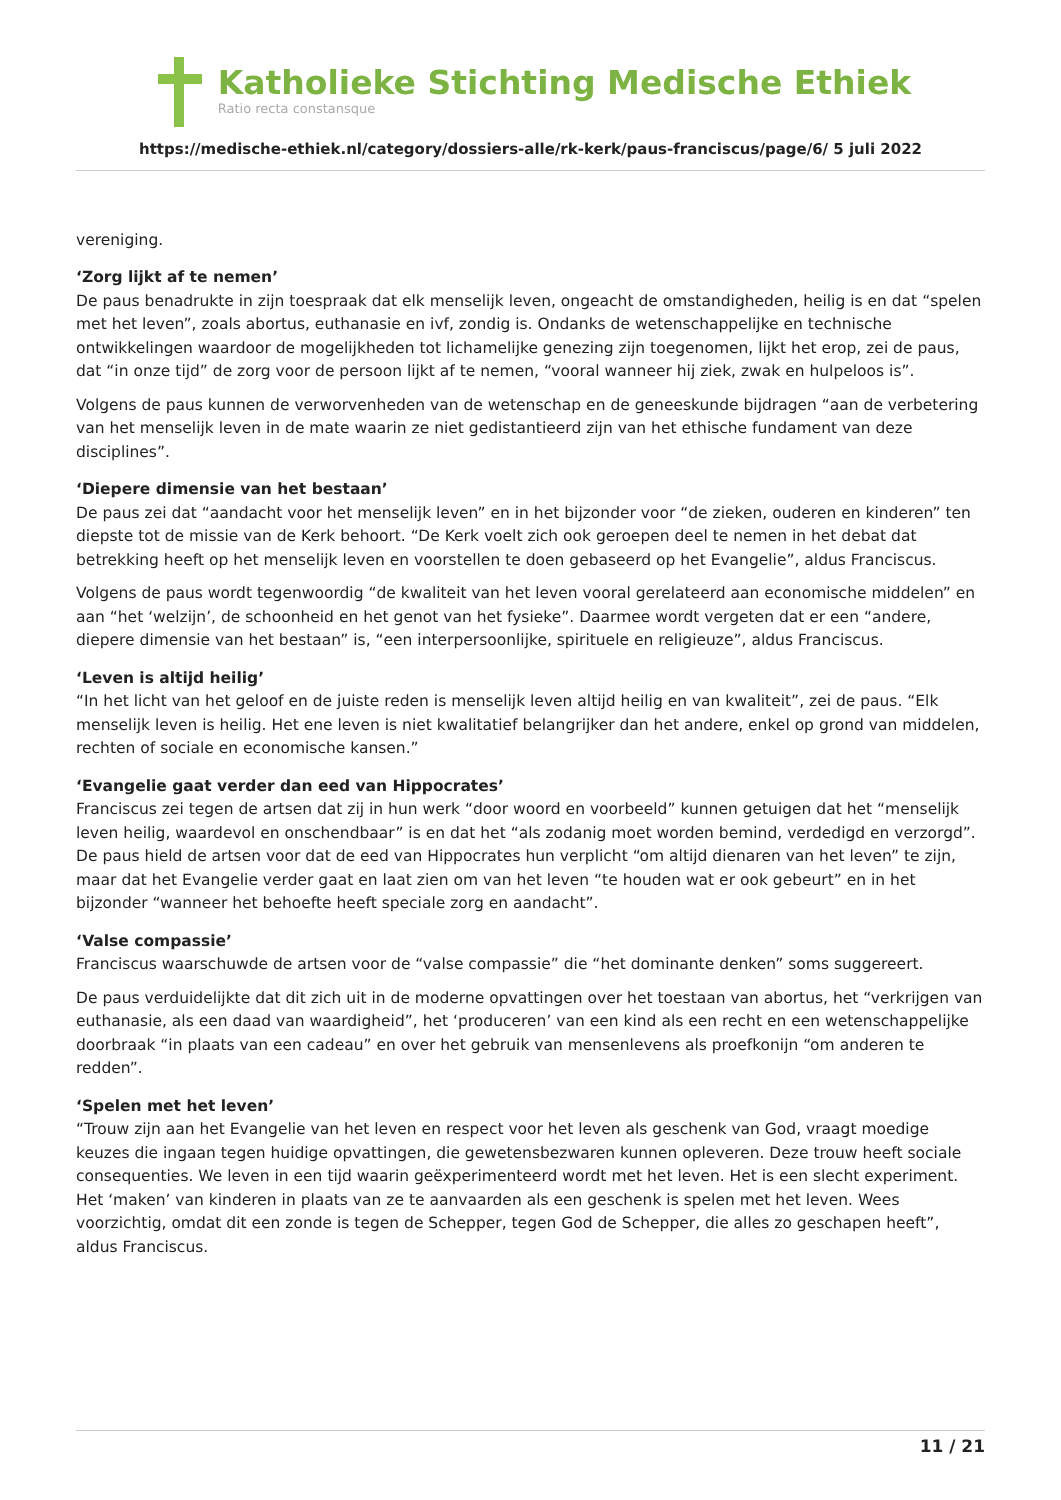Katholieke Stichting Medische Ethiek
Ratio recta constansque
https://medische-ethiek.nl/category/dossiers-alle/rk-kerk/paus-franciscus/page/6/ 5 juli 2022
vereniging.
‘Zorg lijkt af te nemen’
De paus benadrukte in zijn toespraak dat elk menselijk leven, ongeacht de omstandigheden, heilig is en dat “spelen met het leven”, zoals abortus, euthanasie en ivf, zondig is. Ondanks de wetenschappelijke en technische ontwikkelingen waardoor de mogelijkheden tot lichamelijke genezing zijn toegenomen, lijkt het erop, zei de paus, dat “in onze tijd” de zorg voor de persoon lijkt af te nemen, “vooral wanneer hij ziek, zwak en hulpeloos is”.
Volgens de paus kunnen de verworvenheden van de wetenschap en de geneeskunde bijdragen “aan de verbetering van het menselijk leven in de mate waarin ze niet gedistantieerd zijn van het ethische fundament van deze disciplines”.
‘Diepere dimensie van het bestaan’
De paus zei dat “aandacht voor het menselijk leven” en in het bijzonder voor “de zieken, ouderen en kinderen” ten diepste tot de missie van de Kerk behoort. “De Kerk voelt zich ook geroepen deel te nemen in het debat dat betrekking heeft op het menselijk leven en voorstellen te doen gebaseerd op het Evangelie”, aldus Franciscus.
Volgens de paus wordt tegenwoordig “de kwaliteit van het leven vooral gerelateerd aan economische middelen” en aan “het ‘welzijn’, de schoonheid en het genot van het fysieke”. Daarmee wordt vergeten dat er een “andere, diepere dimensie van het bestaan” is, “een interpersoonlijke, spirituele en religieuze”, aldus Franciscus.
‘Leven is altijd heilig’
“In het licht van het geloof en de juiste reden is menselijk leven altijd heilig en van kwaliteit”, zei de paus. “Elk menselijk leven is heilig. Het ene leven is niet kwalitatief belangrijker dan het andere, enkel op grond van middelen, rechten of sociale en economische kansen.”
‘Evangelie gaat verder dan eed van Hippocrates’
Franciscus zei tegen de artsen dat zij in hun werk “door woord en voorbeeld” kunnen getuigen dat het “menselijk leven heilig, waardevol en onschendbaar” is en dat het “als zodanig moet worden bemind, verdedigd en verzorgd”. De paus hield de artsen voor dat de eed van Hippocrates hun verplicht “om altijd dienaren van het leven” te zijn, maar dat het Evangelie verder gaat en laat zien om van het leven “te houden wat er ook gebeurt” en in het bijzonder “wanneer het behoefte heeft speciale zorg en aandacht”.
‘Valse compassie’
Franciscus waarschuwde de artsen voor de “valse compassie” die “het dominante denken” soms suggereert.
De paus verduidelijkte dat dit zich uit in de moderne opvattingen over het toestaan van abortus, het “verkrijgen van euthanasie, als een daad van waardigheid”, het ‘produceren’ van een kind als een recht en een wetenschappelijke doorbraak “in plaats van een cadeau” en over het gebruik van mensenlevens als proefkonijn “om anderen te redden”.
‘Spelen met het leven’
“Trouw zijn aan het Evangelie van het leven en respect voor het leven als geschenk van God, vraagt moedige keuzes die ingaan tegen huidige opvattingen, die gewetensbezwaren kunnen opleveren. Deze trouw heeft sociale consequenties. We leven in een tijd waarin geëxperimenteerd wordt met het leven. Het is een slecht experiment. Het ‘maken’ van kinderen in plaats van ze te aanvaarden als een geschenk is spelen met het leven. Wees voorzichtig, omdat dit een zonde is tegen de Schepper, tegen God de Schepper, die alles zo geschapen heeft”, aldus Franciscus.
11 / 21